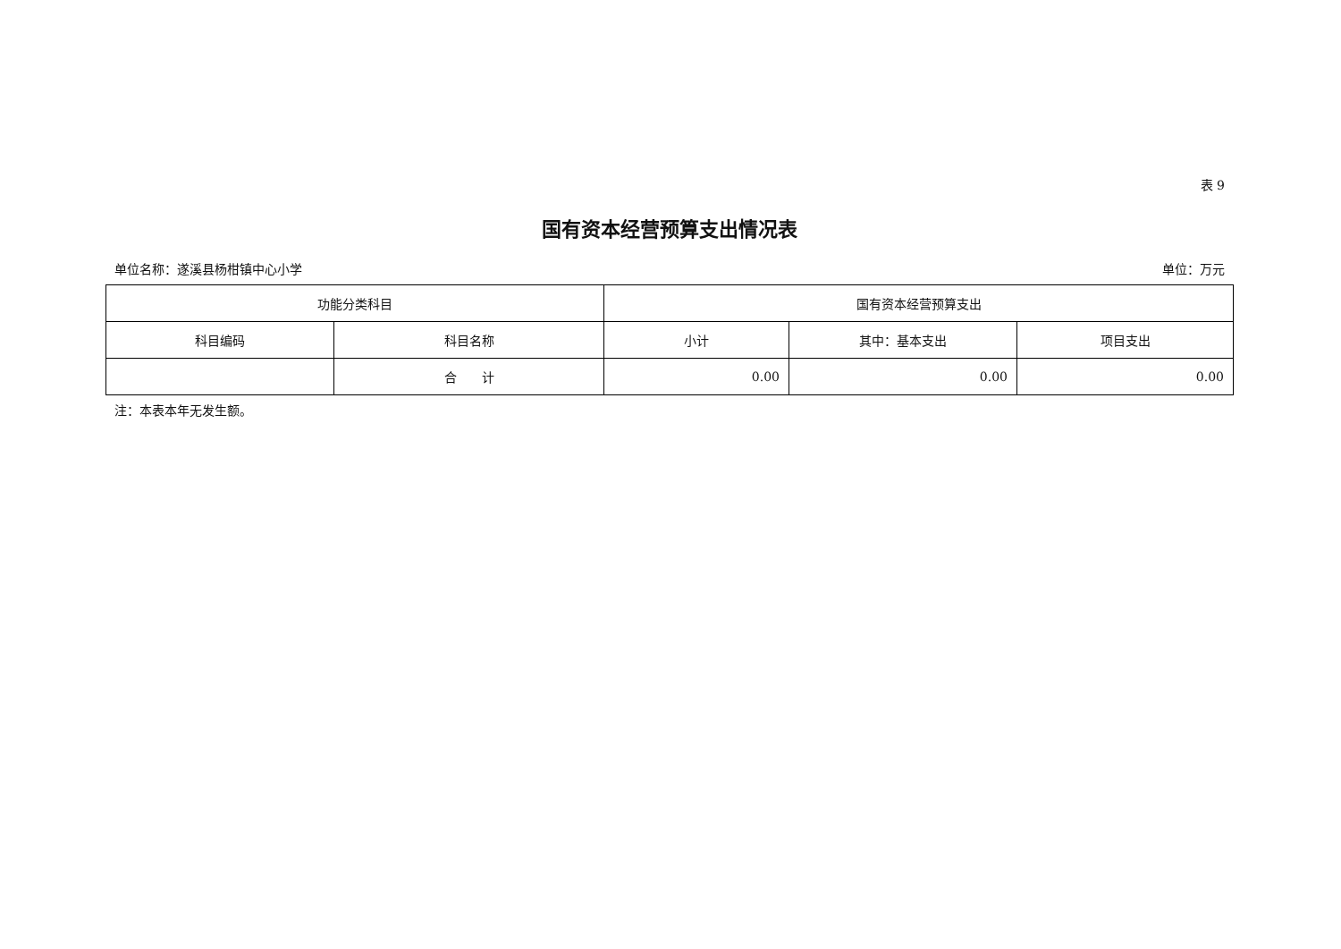表 9
国有资本经营预算支出情况表
单位名称：遂溪县杨柑镇中心小学 单位：万元
| 功能分类科目 | | 国有资本经营预算支出 | | |
| --- | --- | --- | --- | --- |
| 科目编码 | 科目名称 | 小计 | 其中：基本支出 | 项目支出 |
| | 合 计 | 0.00 | 0.00 | 0.00 |
注：本表本年无发生额。